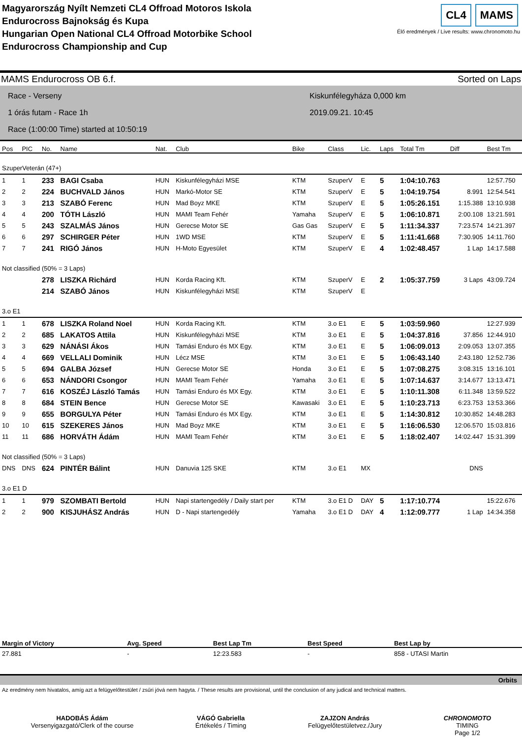Magyarország Nyílt Nemzeti CL4 Offroad Motoros Iskola
Endurocross Bajnokság és Kupa
Hungarian Open National CL4 Offroad Motorbike School
Endurocross Championship and Cup
CL4 MAMS
Élő eredmények / Live results: www.chronomoto.hu
MAMS Endurocross OB 6.f. Sorted on Laps
Race - Verseny
1 órás futam - Race 1h
Race (1:00:00 Time) started at 10:50:19
Kiskunfélegyháza 0,000 km
2019.09.21. 10:45
| Pos | PIC | No. | Name | Nat. | Club | Bike | Class | Lic. | Laps | Total Tm | Diff | Best Tm |
| --- | --- | --- | --- | --- | --- | --- | --- | --- | --- | --- | --- | --- |
| SzuperVeterán (47+) | | | | | | | | | | | | |
| 1 | 1 | 233 | BAGI Csaba | HUN | Kiskunfélegyházi MSE | KTM | SzuperV | E | 5 | 1:04:10.763 | | 12:57.750 |
| 2 | 2 | 224 | BUCHVALD János | HUN | Markó-Motor SE | KTM | SzuperV | E | 5 | 1:04:19.754 | 8.991 | 12:54.541 |
| 3 | 3 | 213 | SZABÓ Ferenc | HUN | Mad Boyz MKE | KTM | SzuperV | E | 5 | 1:05:26.151 | 1:15.388 | 13:10.938 |
| 4 | 4 | 200 | TÓTH László | HUN | MAMI Team Fehér | Yamaha | SzuperV | E | 5 | 1:06:10.871 | 2:00.108 | 13:21.591 |
| 5 | 5 | 243 | SZALMÁS János | HUN | Gerecse Motor SE | Gas Gas | SzuperV | E | 5 | 1:11:34.337 | 7:23.574 | 14:21.397 |
| 6 | 6 | 297 | SCHIRGER Péter | HUN | 1WD MSE | KTM | SzuperV | E | 5 | 1:11:41.668 | 7:30.905 | 14:11.760 |
| 7 | 7 | 241 | RIGÓ János | HUN | H-Moto Egyesület | KTM | SzuperV | E | 4 | 1:02:48.457 | 1 Lap | 14:17.588 |
| Not classified (50% = 3 Laps) | | | | | | | | | | | | |
| | | 278 | LISZKA Richárd | HUN | Korda Racing Kft. | KTM | SzuperV | E | 2 | 1:05:37.759 | 3 Laps | 43:09.724 |
| | | 214 | SZABÓ János | HUN | Kiskunfélegyházi MSE | KTM | SzuperV | E | | | | |
| 3.o E1 | | | | | | | | | | | | |
| 1 | 1 | 678 | LISZKA Roland Noel | HUN | Korda Racing Kft. | KTM | 3.o E1 | E | 5 | 1:03:59.960 | | 12:27.939 |
| 2 | 2 | 685 | LAKATOS Attila | HUN | Kiskunfélegyházi MSE | KTM | 3.o E1 | E | 5 | 1:04:37.816 | 37.856 | 12:44.910 |
| 3 | 3 | 629 | NÁNÁSI Ákos | HUN | Tamási Enduro és MX Egy. | KTM | 3.o E1 | E | 5 | 1:06:09.013 | 2:09.053 | 13:07.355 |
| 4 | 4 | 669 | VELLALI Dominik | HUN | Lécz MSE | KTM | 3.o E1 | E | 5 | 1:06:43.140 | 2:43.180 | 12:52.736 |
| 5 | 5 | 694 | GALBA József | HUN | Gerecse Motor SE | Honda | 3.o E1 | E | 5 | 1:07:08.275 | 3:08.315 | 13:16.101 |
| 6 | 6 | 653 | NÁNDORI Csongor | HUN | MAMI Team Fehér | Yamaha | 3.o E1 | E | 5 | 1:07:14.637 | 3:14.677 | 13:13.471 |
| 7 | 7 | 616 | KOSZÉJ László Tamás | HUN | Tamási Enduro és MX Egy. | KTM | 3.o E1 | E | 5 | 1:10:11.308 | 6:11.348 | 13:59.522 |
| 8 | 8 | 684 | STEIN Bence | HUN | Gerecse Motor SE | Kawasaki | 3.o E1 | E | 5 | 1:10:23.713 | 6:23.753 | 13:53.366 |
| 9 | 9 | 655 | BORGULYA Péter | HUN | Tamási Enduro és MX Egy. | KTM | 3.o E1 | E | 5 | 1:14:30.812 | 10:30.852 | 14:48.283 |
| 10 | 10 | 615 | SZEKERES János | HUN | Mad Boyz MKE | KTM | 3.o E1 | E | 5 | 1:16:06.530 | 12:06.570 | 15:03.816 |
| 11 | 11 | 686 | HORVÁTH Ádám | HUN | MAMI Team Fehér | KTM | 3.o E1 | E | 5 | 1:18:02.407 | 14:02.447 | 15:31.399 |
| Not classified (50% = 3 Laps) | | | | | | | | | | | | |
| DNS | DNS | 624 | PINTÉR Bálint | HUN | Danuvia 125 SKE | KTM | 3.o E1 | MX | | | DNS | |
| 3.o E1 D | | | | | | | | | | | | |
| 1 | 1 | 979 | SZOMBATI Bertold | HUN | Napi startengedély / Daily start per | KTM | 3.o E1 D | DAY | 5 | 1:17:10.774 | | 15:22.676 |
| 2 | 2 | 900 | KISJUHÁSZ András | HUN | D - Napi startengedély | Yamaha | 3.o E1 D | DAY | 4 | 1:12:09.777 | 1 Lap | 14:34.358 |
| Margin of Victory | Avg. Speed | Best Lap Tm | Best Speed | Best Lap by |
| --- | --- | --- | --- | --- |
| 27.881 | - | 12:23.583 | - | 858 - UTASI Martin |
Orbits
Az eredmény nem hivatalos, amíg azt a felügyelőtestület / zsűri jóvá nem hagyta. / These results are provisional, until the conclusion of any judical and technical matters.
HADOBÁS Ádám
Versenyigazgató/Clerk of the course
VÁGÓ Gabriella
Értékelés / Timing
ZAJZON András
Felügyelőtestületvez./Jury
CHRONOMOTO
TIMING
Page 1/2